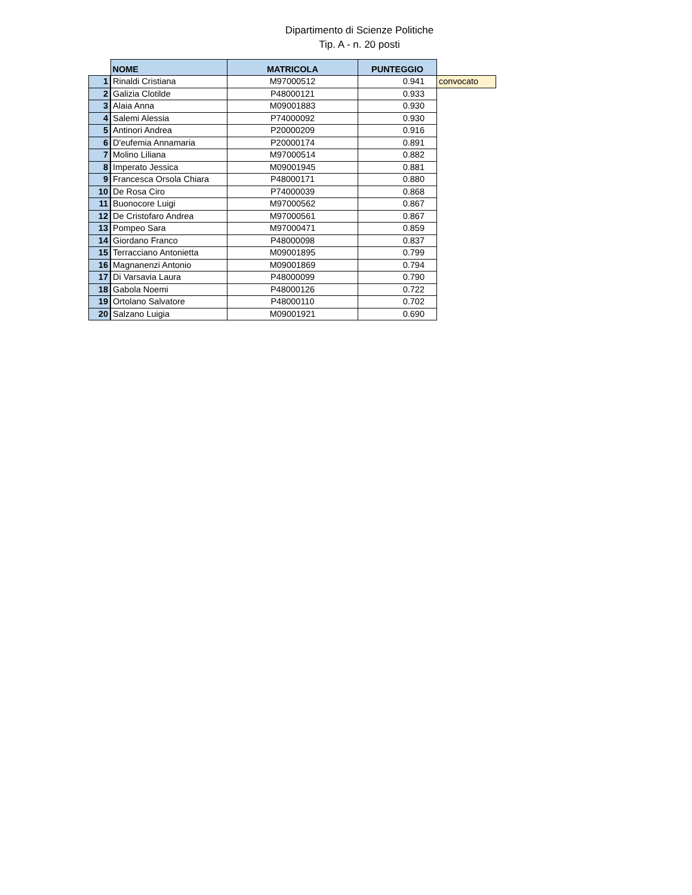Dipartimento di Scienze Politiche
Tip. A - n. 20 posti
| | NOME | MATRICOLA | PUNTEGGIO | |
| 1 | Rinaldi Cristiana | M97000512 | 0.941 | convocato |
| 2 | Galizia Clotilde | P48000121 | 0.933 | |
| 3 | Alaia Anna | M09001883 | 0.930 | |
| 4 | Salemi Alessia | P74000092 | 0.930 | |
| 5 | Antinori Andrea | P20000209 | 0.916 | |
| 6 | D'eufemia Annamaria | P20000174 | 0.891 | |
| 7 | Molino Liliana | M97000514 | 0.882 | |
| 8 | Imperato Jessica | M09001945 | 0.881 | |
| 9 | Francesca Orsola Chiara | P48000171 | 0.880 | |
| 10 | De Rosa Ciro | P74000039 | 0.868 | |
| 11 | Buonocore Luigi | M97000562 | 0.867 | |
| 12 | De Cristofaro Andrea | M97000561 | 0.867 | |
| 13 | Pompeo Sara | M97000471 | 0.859 | |
| 14 | Giordano Franco | P48000098 | 0.837 | |
| 15 | Terracciano Antonietta | M09001895 | 0.799 | |
| 16 | Magnanenzi Antonio | M09001869 | 0.794 | |
| 17 | Di Varsavia Laura | P48000099 | 0.790 | |
| 18 | Gabola Noemi | P48000126 | 0.722 | |
| 19 | Ortolano Salvatore | P48000110 | 0.702 | |
| 20 | Salzano Luigia | M09001921 | 0.690 | |